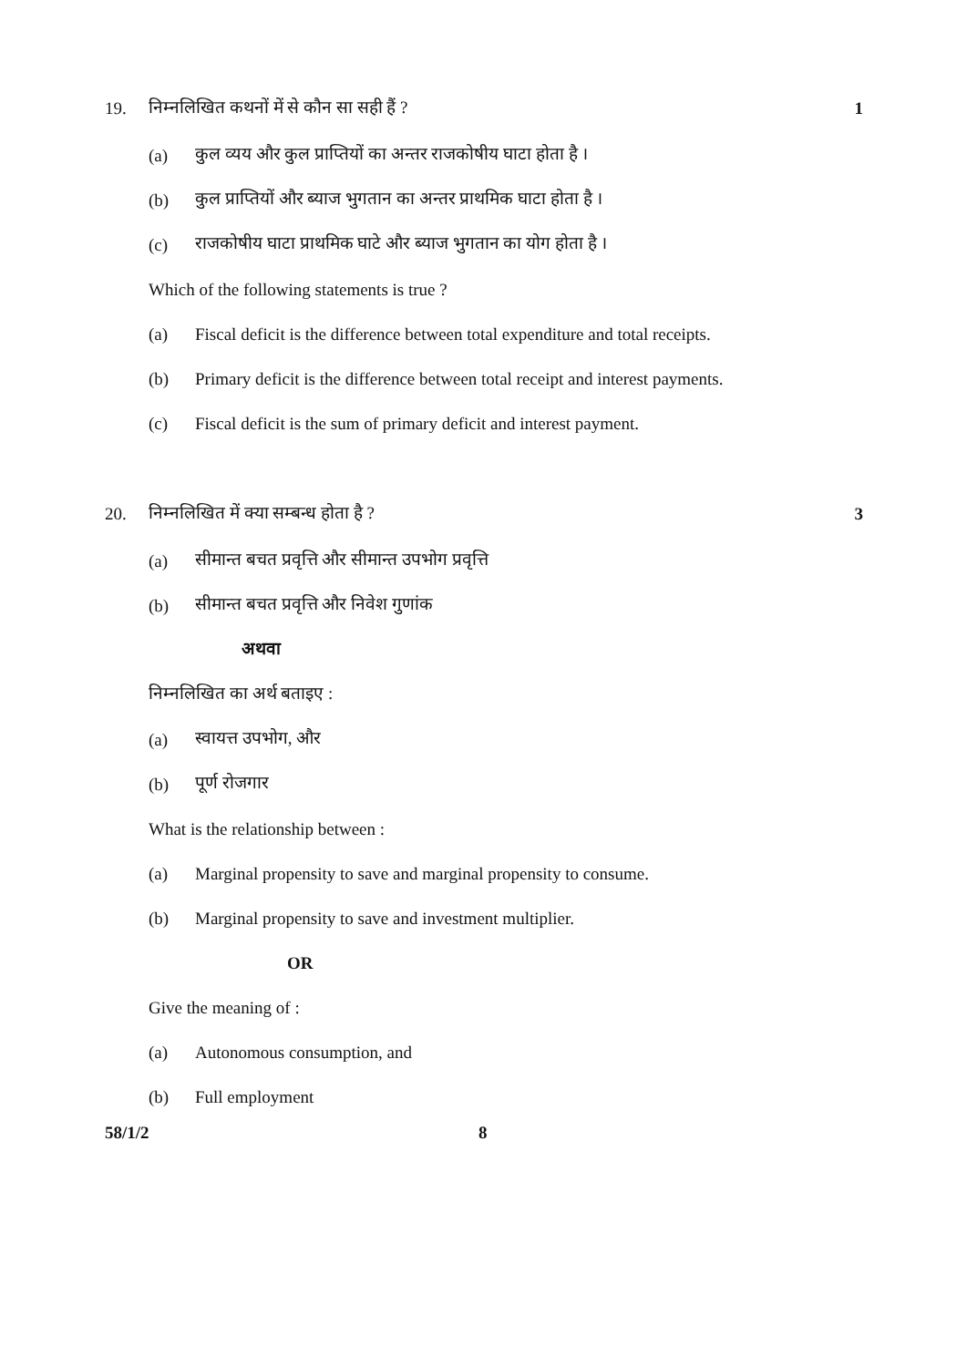19. निम्नलिखित कथनों में से कौन सा सही हैं ? 1
(a) कुल व्यय और कुल प्राप्तियों का अन्तर राजकोषीय घाटा होता है ।
(b) कुल प्राप्तियों और ब्याज भुगतान का अन्तर प्राथमिक घाटा होता है ।
(c) राजकोषीय घाटा प्राथमिक घाटे और ब्याज भुगतान का योग होता है ।
Which of the following statements is true ?
(a) Fiscal deficit is the difference between total expenditure and total receipts.
(b) Primary deficit is the difference between total receipt and interest payments.
(c) Fiscal deficit is the sum of primary deficit and interest payment.
20. निम्नलिखित में क्या सम्बन्ध होता है ? 3
(a) सीमान्त बचत प्रवृत्ति और सीमान्त उपभोग प्रवृत्ति
(b) सीमान्त बचत प्रवृत्ति और निवेश गुणांक
अथवा
निम्नलिखित का अर्थ बताइए :
(a) स्वायत्त उपभोग, और
(b) पूर्ण रोजगार
What is the relationship between :
(a) Marginal propensity to save and marginal propensity to consume.
(b) Marginal propensity to save and investment multiplier.
OR
Give the meaning of :
(a) Autonomous consumption, and
(b) Full employment
58/1/2 8